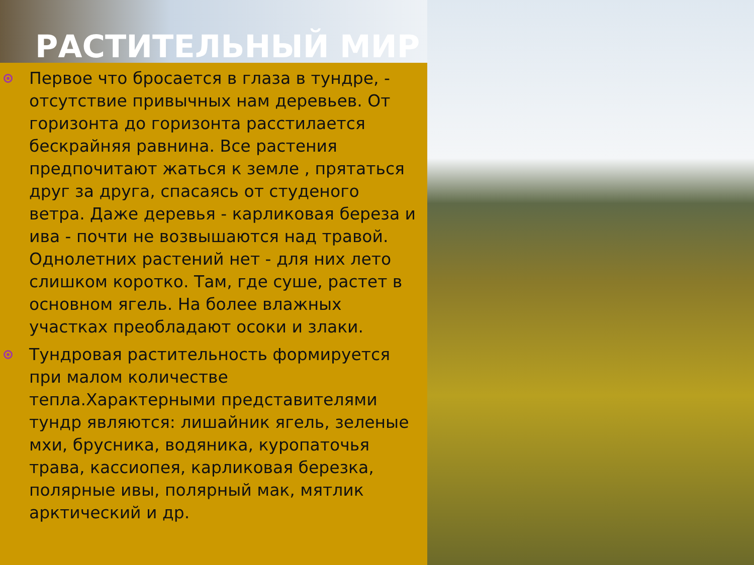РАСТИТЕЛЬНЫЙ МИР
Первое что бросается в глаза в тундре, - отсутствие привычных нам деревьев. От горизонта до горизонта расстилается бескрайняя равнина. Все растения предпочитают жаться к земле , прятаться друг за друга, спасаясь от студеного ветра. Даже деревья - карликовая береза и ива - почти не возвышаются над травой. Однолетних растений нет - для них лето слишком коротко. Там, где суше, растет в основном ягель. На более влажных участках преобладают осоки и злаки.
Тундровая растительность формируется при малом количестве тепла.Характерными представителями тундр являются: лишайник ягель, зеленые мхи, брусника, водяника, куропаточья трава, кассиопея, карликовая березка, полярные ивы, полярный мак, мятлик арктический и др.